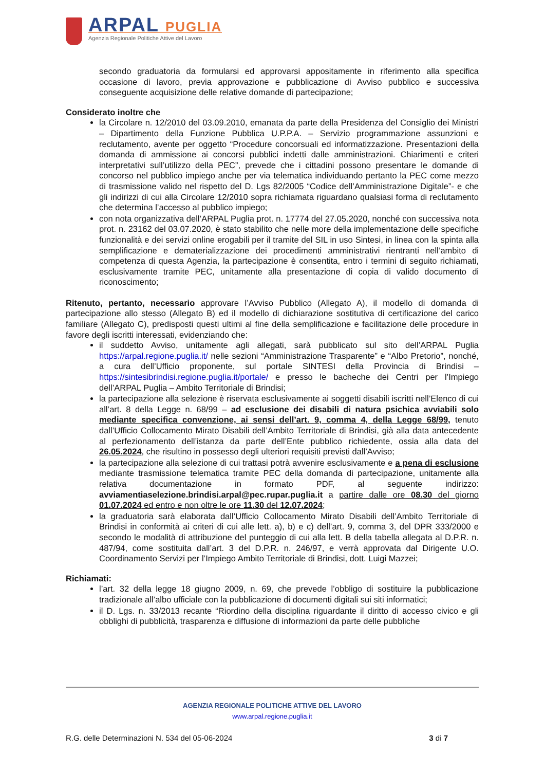ARPAL PUGLIA
Agenzia Regionale Politiche Attive del Lavoro
secondo graduatoria da formularsi ed approvarsi appositamente in riferimento alla specifica occasione di lavoro, previa approvazione e pubblicazione di Avviso pubblico e successiva conseguente acquisizione delle relative domande di partecipazione;
Considerato inoltre che
la Circolare n. 12/2010 del 03.09.2010, emanata da parte della Presidenza del Consiglio dei Ministri – Dipartimento della Funzione Pubblica U.P.P.A. – Servizio programmazione assunzioni e reclutamento, avente per oggetto “Procedure concorsuali ed informatizzazione. Presentazioni della domanda di ammissione ai concorsi pubblici indetti dalle amministrazioni. Chiarimenti e criteri interpretativi sull’utilizzo della PEC”, prevede che i cittadini possono presentare le domande di concorso nel pubblico impiego anche per via telematica individuando pertanto la PEC come mezzo di trasmissione valido nel rispetto del D. Lgs 82/2005 “Codice dell’Amministrazione Digitale”- e che gli indirizzi di cui alla Circolare 12/2010 sopra richiamata riguardano qualsiasi forma di reclutamento che determina l’accesso al pubblico impiego;
con nota organizzativa dell’ARPAL Puglia prot. n. 17774 del 27.05.2020, nonché con successiva nota prot. n. 23162 del 03.07.2020, è stato stabilito che nelle more della implementazione delle specifiche funzionalità e dei servizi online erogabili per il tramite del SIL in uso Sintesi, in linea con la spinta alla semplificazione e dematerializzazione dei procedimenti amministrativi rientranti nell’ambito di competenza di questa Agenzia, la partecipazione è consentita, entro i termini di seguito richiamati, esclusivamente tramite PEC, unitamente alla presentazione di copia di valido documento di riconoscimento;
Ritenuto, pertanto, necessario approvare l’Avviso Pubblico (Allegato A), il modello di domanda di partecipazione allo stesso (Allegato B) ed il modello di dichiarazione sostitutiva di certificazione del carico familiare (Allegato C), predisposti questi ultimi al fine della semplificazione e facilitazione delle procedure in favore degli iscritti interessati, evidenziando che:
il suddetto Avviso, unitamente agli allegati, sarà pubblicato sul sito dell’ARPAL Puglia https://arpal.regione.puglia.it/ nelle sezioni “Amministrazione Trasparente” e “Albo Pretorio”, nonché, a cura dell’Ufficio proponente, sul portale SINTESI della Provincia di Brindisi – https://sintesibrindisi.regione.puglia.it/portale/ e presso le bacheche dei Centri per l’Impiego dell’ARPAL Puglia – Ambito Territoriale di Brindisi;
la partecipazione alla selezione è riservata esclusivamente ai soggetti disabili iscritti nell’Elenco di cui all’art. 8 della Legge n. 68/99 – ad esclusione dei disabili di natura psichica avviabili solo mediante specifica convenzione, ai sensi dell’art. 9, comma 4, della Legge 68/99, tenuto dall’Ufficio Collocamento Mirato Disabili dell’Ambito Territoriale di Brindisi, già alla data antecedente al perfezionamento dell’istanza da parte dell’Ente pubblico richiedente, ossia alla data del 26.05.2024, che risultino in possesso degli ulteriori requisiti previsti dall’Avviso;
la partecipazione alla selezione di cui trattasi potrà avvenire esclusivamente e a pena di esclusione mediante trasmissione telematica tramite PEC della domanda di partecipazione, unitamente alla relativa documentazione in formato PDF, al seguente indirizzo: avviamentiaselezione.brindisi.arpal@pec.rupar.puglia.it a partire dalle ore 08.30 del giorno 01.07.2024 ed entro e non oltre le ore 11.30 del 12.07.2024;
la graduatoria sarà elaborata dall’Ufficio Collocamento Mirato Disabili dell’Ambito Territoriale di Brindisi in conformità ai criteri di cui alle lett. a), b) e c) dell’art. 9, comma 3, del DPR 333/2000 e secondo le modalità di attribuzione del punteggio di cui alla lett. B della tabella allegata al D.P.R. n. 487/94, come sostituita dall’art. 3 del D.P.R. n. 246/97, e verrà approvata dal Dirigente U.O. Coordinamento Servizi per l’Impiego Ambito Territoriale di Brindisi, dott. Luigi Mazzei;
Richiamati:
l’art. 32 della legge 18 giugno 2009, n. 69, che prevede l’obbligo di sostituire la pubblicazione tradizionale all’albo ufficiale con la pubblicazione di documenti digitali sui siti informatici;
il D. Lgs. n. 33/2013 recante “Riordino della disciplina riguardante il diritto di accesso civico e gli obblighi di pubblicità, trasparenza e diffusione di informazioni da parte delle pubbliche
AGENZIA REGIONALE POLITICHE ATTIVE DEL LAVORO
www.arpal.regione.puglia.it
R.G. delle Determinazioni N. 534 del 05-06-2024 3 di 7